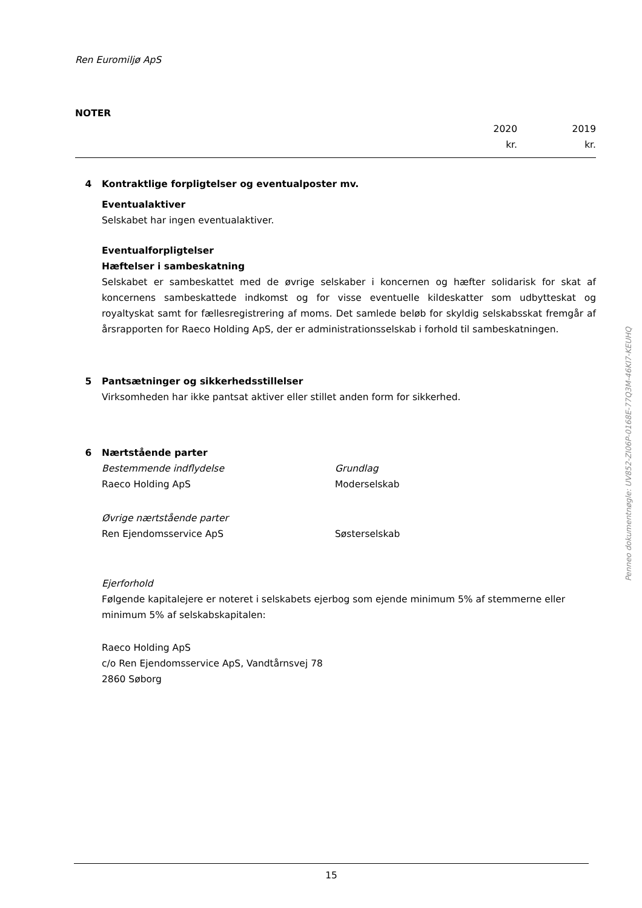Ren Euromiljø ApS
NOTER
2020
kr.
2019
kr.
4 Kontraktlige forpligtelser og eventualposter mv.
Eventualaktiver
Selskabet har ingen eventualaktiver.
Eventualforpligtelser
Hæftelser i sambeskatning
Selskabet er sambeskattet med de øvrige selskaber i koncernen og hæfter solidarisk for skat af koncernens sambeskattede indkomst og for visse eventuelle kildeskatter som udbytteskat og royaltyskat samt for fællesregistrering af moms. Det samlede beløb for skyldig selskabsskat fremgår af årsrapporten for Raeco Holding ApS, der er administrationsselskab i forhold til sambeskatningen.
5 Pantsætninger og sikkerhedsstillelser
Virksomheden har ikke pantsat aktiver eller stillet anden form for sikkerhed.
6 Nærtstående parter
Bestemmende indflydelse Grundlag
Raeco Holding ApS Moderselskab
Øvrige nærtstående parter
Ren Ejendomsservice ApS Søsterselskab
Ejerforhold
Følgende kapitalejere er noteret i selskabets ejerbog som ejende minimum 5% af stemmerne eller minimum 5% af selskabskapitalen:
Raeco Holding ApS
c/o Ren Ejendomsservice ApS, Vandtårnsvej 78
2860 Søborg
Penneo dokumentnøgle: UV852-ZI06P-0168E-77Q3M-46KI7-KEUHQ
15